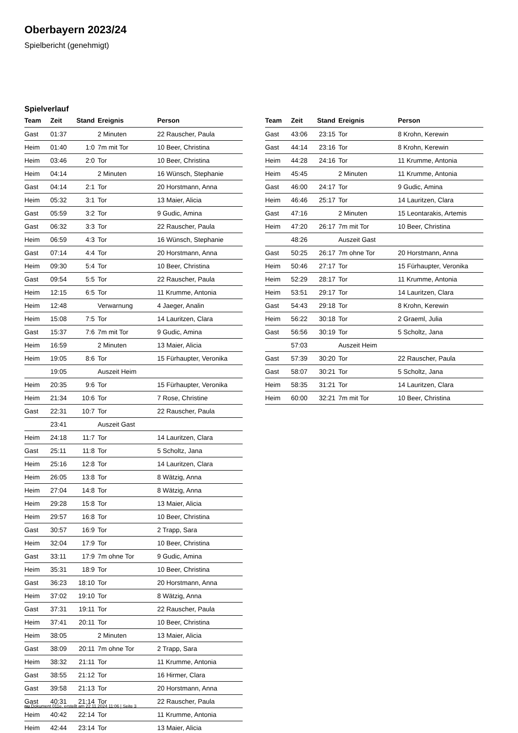Oberbayern 2023/24
Spielbericht (genehmigt)
Spielverlauf
| Team | Zeit | Stand | Ereignis | Person |
| --- | --- | --- | --- | --- |
| Gast | 01:37 | | 2 Minuten | 22 Rauscher, Paula |
| Heim | 01:40 | 1:0 | 7m mit Tor | 10 Beer, Christina |
| Heim | 03:46 | 2:0 | Tor | 10 Beer, Christina |
| Heim | 04:14 | | 2 Minuten | 16 Wünsch, Stephanie |
| Gast | 04:14 | 2:1 | Tor | 20 Horstmann, Anna |
| Heim | 05:32 | 3:1 | Tor | 13 Maier, Alicia |
| Gast | 05:59 | 3:2 | Tor | 9 Gudic, Amina |
| Gast | 06:32 | 3:3 | Tor | 22 Rauscher, Paula |
| Heim | 06:59 | 4:3 | Tor | 16 Wünsch, Stephanie |
| Gast | 07:14 | 4:4 | Tor | 20 Horstmann, Anna |
| Heim | 09:30 | 5:4 | Tor | 10 Beer, Christina |
| Gast | 09:54 | 5:5 | Tor | 22 Rauscher, Paula |
| Heim | 12:15 | 6:5 | Tor | 11 Krumme, Antonia |
| Heim | 12:48 | | Verwarnung | 4 Jaeger, Analin |
| Heim | 15:08 | 7:5 | Tor | 14 Lauritzen, Clara |
| Gast | 15:37 | 7:6 | 7m mit Tor | 9 Gudic, Amina |
| Heim | 16:59 | | 2 Minuten | 13 Maier, Alicia |
| Heim | 19:05 | 8:6 | Tor | 15 Fürhaupter, Veronika |
| | 19:05 | | Auszeit Heim | |
| Heim | 20:35 | 9:6 | Tor | 15 Fürhaupter, Veronika |
| Heim | 21:34 | 10:6 | Tor | 7 Rose, Christine |
| Gast | 22:31 | 10:7 | Tor | 22 Rauscher, Paula |
| | 23:41 | | Auszeit Gast | |
| Heim | 24:18 | 11:7 | Tor | 14 Lauritzen, Clara |
| Gast | 25:11 | 11:8 | Tor | 5 Scholtz, Jana |
| Heim | 25:16 | 12:8 | Tor | 14 Lauritzen, Clara |
| Heim | 26:05 | 13:8 | Tor | 8 Wätzig, Anna |
| Heim | 27:04 | 14:8 | Tor | 8 Wätzig, Anna |
| Heim | 29:28 | 15:8 | Tor | 13 Maier, Alicia |
| Heim | 29:57 | 16:8 | Tor | 10 Beer, Christina |
| Gast | 30:57 | 16:9 | Tor | 2 Trapp, Sara |
| Heim | 32:04 | 17:9 | Tor | 10 Beer, Christina |
| Gast | 33:11 | 17:9 | 7m ohne Tor | 9 Gudic, Amina |
| Heim | 35:31 | 18:9 | Tor | 10 Beer, Christina |
| Gast | 36:23 | 18:10 | Tor | 20 Horstmann, Anna |
| Heim | 37:02 | 19:10 | Tor | 8 Wätzig, Anna |
| Gast | 37:31 | 19:11 | Tor | 22 Rauscher, Paula |
| Heim | 37:41 | 20:11 | Tor | 10 Beer, Christina |
| Heim | 38:05 | | 2 Minuten | 13 Maier, Alicia |
| Gast | 38:09 | 20:11 | 7m ohne Tor | 2 Trapp, Sara |
| Heim | 38:32 | 21:11 | Tor | 11 Krumme, Antonia |
| Gast | 38:55 | 21:12 | Tor | 16 Hirmer, Clara |
| Gast | 39:58 | 21:13 | Tor | 20 Horstmann, Anna |
| Gast | 40:31 | 21:14 | Tor | 22 Rauscher, Paula |
| Heim | 40:42 | 22:14 | Tor | 11 Krumme, Antonia |
| Heim | 42:44 | 23:14 | Tor | 13 Maier, Alicia |
| Team | Zeit | Stand | Ereignis | Person |
| --- | --- | --- | --- | --- |
| Gast | 43:06 | 23:15 | Tor | 8 Krohn, Kerewin |
| Gast | 44:14 | 23:16 | Tor | 8 Krohn, Kerewin |
| Heim | 44:28 | 24:16 | Tor | 11 Krumme, Antonia |
| Heim | 45:45 | | 2 Minuten | 11 Krumme, Antonia |
| Gast | 46:00 | 24:17 | Tor | 9 Gudic, Amina |
| Heim | 46:46 | 25:17 | Tor | 14 Lauritzen, Clara |
| Gast | 47:16 | | 2 Minuten | 15 Leontarakis, Artemis |
| Heim | 47:20 | 26:17 | 7m mit Tor | 10 Beer, Christina |
| | 48:26 | | Auszeit Gast | |
| Gast | 50:25 | 26:17 | 7m ohne Tor | 20 Horstmann, Anna |
| Heim | 50:46 | 27:17 | Tor | 15 Fürhaupter, Veronika |
| Heim | 52:29 | 28:17 | Tor | 11 Krumme, Antonia |
| Heim | 53:51 | 29:17 | Tor | 14 Lauritzen, Clara |
| Gast | 54:43 | 29:18 | Tor | 8 Krohn, Kerewin |
| Heim | 56:22 | 30:18 | Tor | 2 Graeml, Julia |
| Gast | 56:56 | 30:19 | Tor | 5 Scholtz, Jana |
| | 57:03 | | Auszeit Heim | |
| Gast | 57:39 | 30:20 | Tor | 22 Rauscher, Paula |
| Gast | 58:07 | 30:21 | Tor | 5 Scholtz, Jana |
| Heim | 58:35 | 31:21 | Tor | 14 Lauritzen, Clara |
| Heim | 60:00 | 32:21 | 7m mit Tor | 10 Beer, Christina |
nu.Dokument 011e, erstellt am 22.11.2024 11:06 | Seite 3